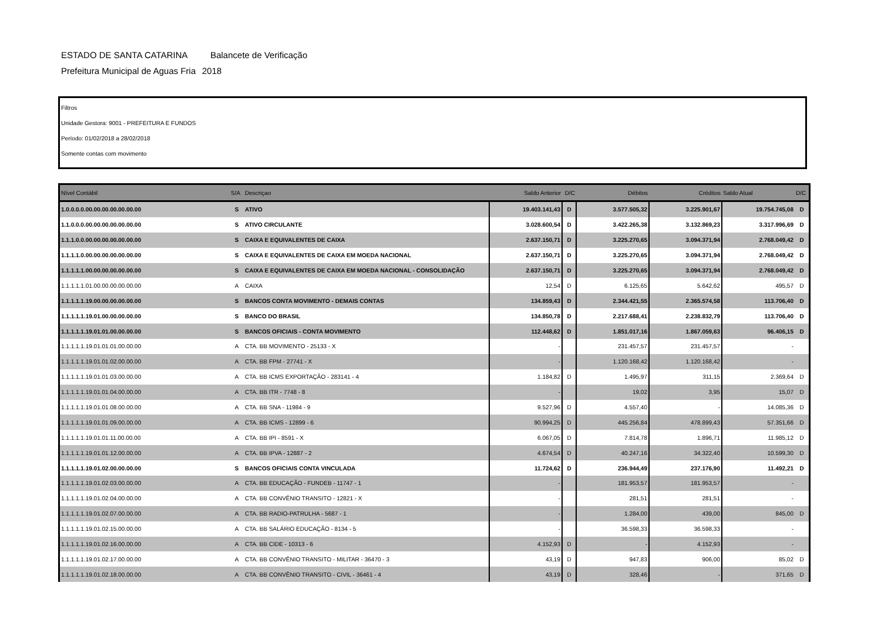ESTADO DE SANTA CATARINA Balancete de Verificação
Prefeitura Municipal de Aguas Fria 2018
Filtros
Unidade Gestora: 9001 - PREFEITURA E FUNDOS
Período: 01/02/2018 a 28/02/2018
Somente contas com movimento
| Nível Contábil | S/A | Descriçao | Saldo Anterior | D/C | Débitos | Créditos | Saldo Atual | D/C |
| --- | --- | --- | --- | --- | --- | --- | --- | --- |
| 1.0.0.0.0.00.00.00.00.00.00.00 | S | ATIVO | 19.403.141,43 | D | 3.577.505,32 | 3.225.901,67 | 19.754.745,08 | D |
| 1.1.0.0.0.00.00.00.00.00.00.00 | S | ATIVO CIRCULANTE | 3.028.600,54 | D | 3.422.265,38 | 3.132.869,23 | 3.317.996,69 | D |
| 1.1.1.0.0.00.00.00.00.00.00.00 | S | CAIXA E EQUIVALENTES DE CAIXA | 2.637.150,71 | D | 3.225.270,65 | 3.094.371,94 | 2.768.049,42 | D |
| 1.1.1.1.0.00.00.00.00.00.00.00 | S | CAIXA E EQUIVALENTES DE CAIXA EM MOEDA NACIONAL | 2.637.150,71 | D | 3.225.270,65 | 3.094.371,94 | 2.768.049,42 | D |
| 1.1.1.1.1.00.00.00.00.00.00.00 | S | CAIXA E EQUIVALENTES DE CAIXA EM MOEDA NACIONAL - CONSOLIDAÇÃO | 2.637.150,71 | D | 3.225.270,65 | 3.094.371,94 | 2.768.049,42 | D |
| 1.1.1.1.1.01.00.00.00.00.00.00 | A | CAIXA | 12,54 | D | 6.125,65 | 5.642,62 | 495,57 | D |
| 1.1.1.1.1.19.00.00.00.00.00.00 | S | BANCOS CONTA MOVIMENTO - DEMAIS CONTAS | 134.859,43 | D | 2.344.421,55 | 2.365.574,58 | 113.706,40 | D |
| 1.1.1.1.1.19.01.00.00.00.00.00 | S | BANCO DO BRASIL | 134.850,78 | D | 2.217.688,41 | 2.238.832,79 | 113.706,40 | D |
| 1.1.1.1.1.19.01.01.00.00.00.00 | S | BANCOS OFICIAIS - CONTA MOVIMENTO | 112.448,62 | D | 1.851.017,16 | 1.867.059,63 | 96.406,15 | D |
| 1.1.1.1.1.19.01.01.01.00.00.00 | A | CTA. BB MOVIMENTO - 25133 - X | - | | 231.457,57 | 231.457,57 | - | |
| 1.1.1.1.1.19.01.01.02.00.00.00 | A | CTA. BB FPM - 27741 - X | - | | 1.120.168,42 | 1.120.168,42 | - | |
| 1.1.1.1.1.19.01.01.03.00.00.00 | A | CTA. BB ICMS EXPORTAÇÃO - 283141 - 4 | 1.184,82 | D | 1.495,97 | 311,15 | 2.369,64 | D |
| 1.1.1.1.1.19.01.01.04.00.00.00 | A | CTA. BB ITR - 7748 - 8 | - | | 19,02 | 3,95 | 15,07 | D |
| 1.1.1.1.1.19.01.01.08.00.00.00 | A | CTA. BB SNA - 11984 - 9 | 9.527,96 | D | 4.557,40 | - | 14.085,36 | D |
| 1.1.1.1.1.19.01.01.09.00.00.00 | A | CTA. BB ICMS - 12899 - 6 | 90.994,25 | D | 445.256,84 | 478.899,43 | 57.351,66 | D |
| 1.1.1.1.1.19.01.01.11.00.00.00 | A | CTA. BB IPI - 8591 - X | 6.067,05 | D | 7.814,78 | 1.896,71 | 11.985,12 | D |
| 1.1.1.1.1.19.01.01.12.00.00.00 | A | CTA. BB IPVA - 12887 - 2 | 4.674,54 | D | 40.247,16 | 34.322,40 | 10.599,30 | D |
| 1.1.1.1.1.19.01.02.00.00.00.00 | S | BANCOS OFICIAIS CONTA VINCULADA | 11.724,62 | D | 236.944,49 | 237.176,90 | 11.492,21 | D |
| 1.1.1.1.1.19.01.02.03.00.00.00 | A | CTA. BB EDUCAÇÃO - FUNDEB - 11747 - 1 | - | | 181.953,57 | 181.953,57 | - | |
| 1.1.1.1.1.19.01.02.04.00.00.00 | A | CTA. BB CONVÊNIO TRANSITO - 12821 - X | - | | 281,51 | 281,51 | - | |
| 1.1.1.1.1.19.01.02.07.00.00.00 | A | CTA. BB RADIO-PATRULHA - 5687 - 1 | - | | 1.284,00 | 439,00 | 845,00 | D |
| 1.1.1.1.1.19.01.02.15.00.00.00 | A | CTA. BB SALÁRIO EDUCAÇÃO - 8134 - 5 | - | | 36.598,33 | 36.598,33 | - | |
| 1.1.1.1.1.19.01.02.16.00.00.00 | A | CTA. BB CIDE - 10313 - 6 | 4.152,93 | D | - | 4.152,93 | - | |
| 1.1.1.1.1.19.01.02.17.00.00.00 | A | CTA. BB CONVÊNIO TRANSITO - MILITAR - 36470 - 3 | 43,19 | D | 947,83 | 906,00 | 85,02 | D |
| 1.1.1.1.1.19.01.02.18.00.00.00 | A | CTA. BB CONVÊNIO TRANSITO - CIVIL - 36461 - 4 | 43,19 | D | 328,46 | - | 371,65 | D |